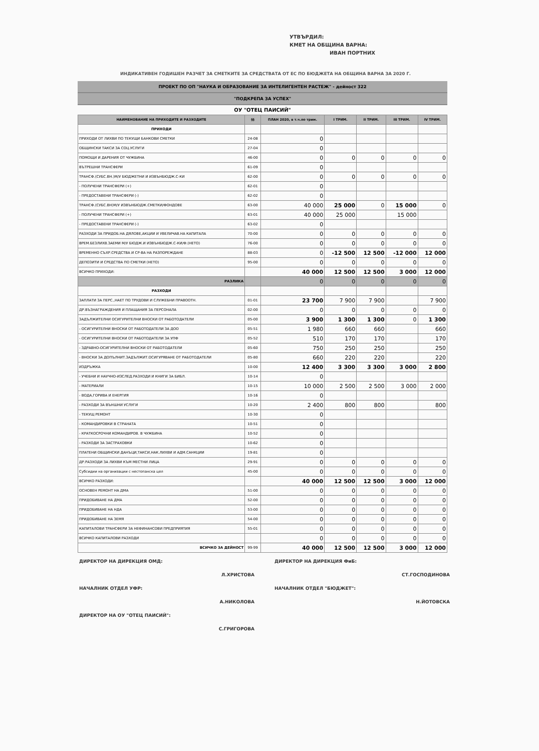УТВЪРДИЛ:
КМЕТ НА ОБЩИНА ВАРНА:
ИВАН ПОРТНИХ
ИНДИКАТИВЕН ГОДИШЕН РАЗЧЕТ ЗА СМЕТКИТЕ ЗА СРЕДСТВАТА ОТ ЕС ПО БЮДЖЕТА НА ОБЩИНА ВАРНА ЗА 2020 Г.
ПРОЕКТ ПО ОП "НАУКА И ОБРАЗОВАНИЕ ЗА ИНТЕЛИГЕНТЕН РАСТЕЖ" - дейност 322
"ПОДКРЕПА ЗА УСПЕХ"
ОУ "ОТЕЦ ПАИСИЙ"
| НАИМЕНОВАНИЕ НА ПРИХОДИТЕ И РАЗХОДИТЕ | §§ | ПЛАН 2020, в т.ч.по трим. | I ТРИМ. | II ТРИМ. | III ТРИМ. | IV ТРИМ. |
| --- | --- | --- | --- | --- | --- | --- |
| ПРИХОДИ | | | | | | |
| ПРИХОДИ ОТ ЛИХВИ ПО ТЕКУЩИ БАНКОВИ СМЕТКИ | 24-08 | 0 | | | | |
| ОБЩИНСКИ ТАКСИ ЗА СОЦ.УСЛУГИ | 27-04 | 0 | | | | |
| ПОМОЩИ И ДАРЕНИЯ ОТ ЧУЖБИНА | 46-00 | 0 | 0 | 0 | 0 | 0 |
| ВЪТРЕШНИ ТРАНСФЕРИ | 61-09 | 0 | | | | |
| ТРАНСФ.(СУБС.ВН.)М/У БЮДЖЕТНИ И ИЗВЪНБЮДЖ.С-КИ | 62-00 | 0 | 0 | 0 | 0 | 0 |
| - ПОЛУЧЕНИ ТРАНСФЕРИ (+) | 62-01 | 0 | | | | |
| - ПРЕДОСТАВЕНИ ТРАНСФЕРИ (-) | 62-02 | 0 | | | | |
| ТРАНСФ.(СУБС.ВН)М/У ИЗВЪНБЮДЖ.СМЕТКИ/ФОНДОВЕ | 63-00 | 40 000 | 25 000 | 0 | 15 000 | 0 |
| - ПОЛУЧЕНИ ТРАНСФЕРИ (+) | 63-01 | 40 000 | 25 000 | | 15 000 | |
| - ПРЕДОСТАВЕНИ ТРАНСФЕРИ (-) | 63-02 | 0 | | | | |
| РАЗХОДИ ЗА ПРИДОБ.НА ДЯЛОВЕ,АКЦИИ И УВЕЛИЧАВ.НА КАПИТАЛА | 70-00 | 0 | 0 | 0 | 0 | 0 |
| ВРЕМ.БЕЗЛИХВ.ЗАЕМИ М/У БЮДЖ.И ИЗВЪНБЮДЖ.С-КИ/Ф.(НЕТО) | 76-00 | 0 | 0 | 0 | 0 | 0 |
| ВРЕМЕННО СЪХР.СРЕДСТВА И СР-ВА НА РАЗПОРЕЖДАНЕ | 88-03 | 0 | -12 500 | 12 500 | -12 000 | 12 000 |
| ДЕПОЗИТИ И СРЕДСТВА ПО СМЕТКИ (НЕТО) | 95-00 | 0 | 0 | 0 | 0 | 0 |
| ВСИЧКО ПРИХОДИ: | | 40 000 | 12 500 | 12 500 | 3 000 | 12 000 |
| РАЗЛИКА | | 0 | 0 | 0 | 0 | 0 |
| РАЗХОДИ | | | | | | |
| ЗАПЛАТИ ЗА ПЕРС.,НАЕТ ПО ТРУДОВИ И СЛУЖЕБНИ ПРАВООТН. | 01-01 | 23 700 | 7 900 | 7 900 | | 7 900 |
| ДР.ВЪЗНАГРАЖДЕНИЯ И ПЛАЩАНИЯ ЗА ПЕРСОНАЛА | 02-00 | 0 | 0 | 0 | 0 | 0 |
| ЗАДЪЛЖИТЕЛНИ ОСИГУРИТЕЛНИ ВНОСКИ ОТ РАБОТОДАТЕЛИ | 05-00 | 3 900 | 1 300 | 1 300 | 0 | 1 300 |
| - ОСИГУРИТЕЛНИ ВНОСКИ ОТ РАБОТОДАТЕЛИ ЗА ДОО | 05-51 | 1 980 | 660 | 660 | | 660 |
| - ОСИГУРИТЕЛНИ ВНОСКИ ОТ РАБОТОДАТЕЛИ ЗА УПФ | 05-52 | 510 | 170 | 170 | | 170 |
| - ЗДРАВНО-ОСИГУРИТЕЛНИ ВНОСКИ ОТ РАБОТОДАТЕЛИ | 05-60 | 750 | 250 | 250 | | 250 |
| - ВНОСКИ ЗА ДОПЪЛНИТ.ЗАДЪЛЖИТ.ОСИГУРЯВАНЕ ОТ РАБОТОДАТЕЛИ | 05-80 | 660 | 220 | 220 | | 220 |
| ИЗДРЪЖКА | 10-00 | 12 400 | 3 300 | 3 300 | 3 000 | 2 800 |
| - УЧЕБНИ И НАУЧНО-ИЗСЛЕД.РАЗХОДИ И КНИГИ ЗА БИБЛ. | 10-14 | 0 | | | | |
| - МАТЕРИАЛИ | 10-15 | 10 000 | 2 500 | 2 500 | 3 000 | 2 000 |
| - ВОДА,ГОРИВА И ЕНЕРГИЯ | 10-16 | 0 | | | | |
| - РАЗХОДИ ЗА ВЪНШНИ УСЛУГИ | 10-20 | 2 400 | 800 | 800 | | 800 |
| - ТЕКУЩ РЕМОНТ | 10-30 | 0 | | | | |
| - КОМАНДИРОВКИ В СТРАНАТА | 10-51 | 0 | | | | |
| - КРАТКОСРОЧНИ КОМАНДИРОВ. В ЧУЖБИНА | 10-52 | 0 | | | | |
| - РАЗХОДИ ЗА ЗАСТРАХОВКИ | 10-62 | 0 | | | | |
| ПЛАТЕНИ ОБЩИНСКИ ДАНЪЦИ,ТАКСИ,НАК.ЛИХВИ И АДМ.САНКЦИИ | 19-81 | 0 | | | | |
| ДР.РАЗХОДИ ЗА ЛИХВИ КЪМ МЕСТНИ ЛИЦА | 29-91 | 0 | 0 | 0 | 0 | 0 |
| Субсидии на организации с нестопанска цел | 45-00 | 0 | 0 | 0 | 0 | 0 |
| ВСИЧКО РАЗХОДИ: | | 40 000 | 12 500 | 12 500 | 3 000 | 12 000 |
| ОСНОВЕН РЕМОНТ НА ДМА | 51-00 | 0 | 0 | 0 | 0 | 0 |
| ПРИДОБИВАНЕ НА ДМА | 52-00 | 0 | 0 | 0 | 0 | 0 |
| ПРИДОБИВАНЕ НА НДА | 53-00 | 0 | 0 | 0 | 0 | 0 |
| ПРИДОБИВАНЕ НА ЗЕМЯ | 54-00 | 0 | 0 | 0 | 0 | 0 |
| КАПИТАЛОВИ ТРАНСФЕРИ ЗА НЕФИНАНСОВИ ПРЕДПРИЯТИЯ | 55-01 | 0 | 0 | 0 | 0 | 0 |
| ВСИЧКО КАПИТАЛОВИ РАЗХОДИ | | 0 | 0 | 0 | 0 | 0 |
| ВСИЧКО ЗА ДЕЙНОСТ | 99-99 | 40 000 | 12 500 | 12 500 | 3 000 | 12 000 |
ДИРЕКТОР НА ДИРЕКЦИЯ ОМД:
Л.ХРИСТОВА
НАЧАЛНИК ОТДЕЛ УФР:
А.НИКОЛОВА
ДИРЕКТОР НА ОУ "ОТЕЦ ПАИСИЙ":
С.ГРИГОРОВА
ДИРЕКТОР НА ДИРЕКЦИЯ ФиБ:
СТ.ГОСПОДИНОВА
НАЧАЛНИК ОТДЕЛ "БЮДЖЕТ":
Н.ЙОТОВСКА